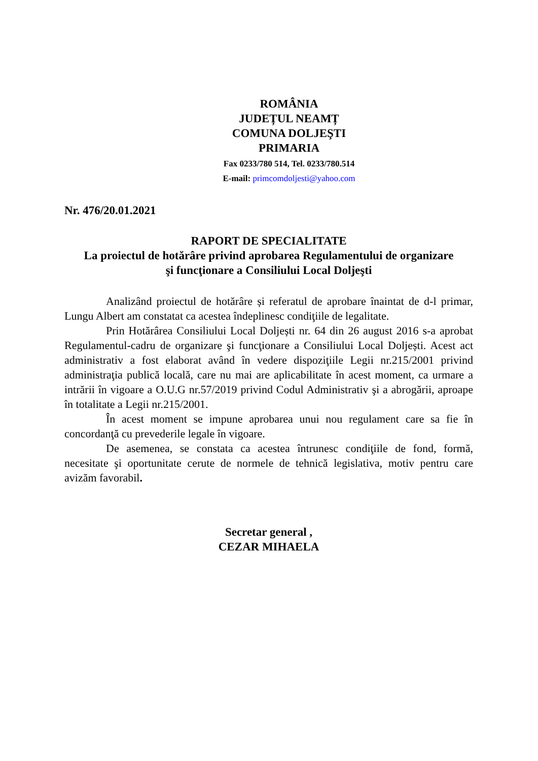ROMÂNIA
JUDEȚUL NEAMȚ
COMUNA DOLJEŞTI
PRIMARIA
Fax 0233/780 514, Tel. 0233/780.514
E-mail: primcomdoljesti@yahoo.com
Nr. 476/20.01.2021
RAPORT DE SPECIALITATE
La proiectul de hotărâre privind aprobarea Regulamentului de organizare
şi funcţionare a Consiliului Local Doljeşti
Analizând proiectul de hotărâre și referatul de aprobare înaintat de d-l primar, Lungu Albert am constatat ca acestea îndeplinesc condiţiile de legalitate.
Prin Hotărârea Consiliului Local Doljești nr. 64 din 26 august 2016 s-a aprobat Regulamentul-cadru de organizare şi funcţionare a Consiliului Local Doljești. Acest act administrativ a fost elaborat având în vedere dispoziţiile Legii nr.215/2001 privind administraţia publică locală, care nu mai are aplicabilitate în acest moment, ca urmare a intrării în vigoare a O.U.G nr.57/2019 privind Codul Administrativ şi a abrogării, aproape în totalitate a Legii nr.215/2001.
În acest moment se impune aprobarea unui nou regulament care sa fie în concordanţă cu prevederile legale în vigoare.
De asemenea, se constata ca acestea întrunesc condiţiile de fond, formă, necesitate şi oportunitate cerute de normele de tehnică legislativa, motiv pentru care avizăm favorabil.
Secretar general ,
CEZAR MIHAELA